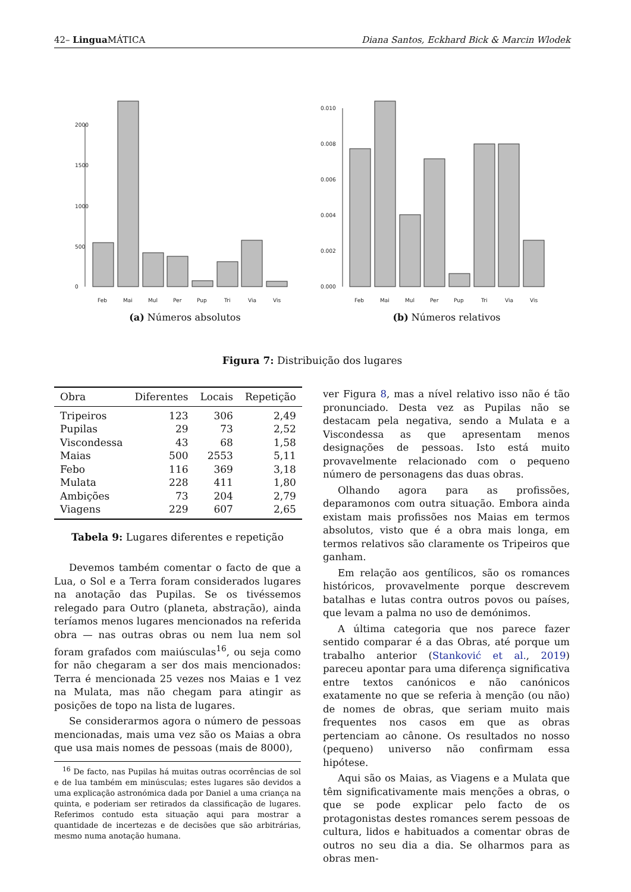42– Lingua MÁTICA Diana Santos, Eckhard Bick & Marcin Wlodek
0
500
1000
1500
2000
Feb
Mai
Mul
Per
Pup
Tri
Via
Vis
(a) Números absolutos
0.000
0.002
0.004
0.006
0.008
0.010
Feb
Mai
Mul
Per
Pup
Tri
Via
Vis
(b) Números relativos
Figura 7: Distribuição dos lugares
| Obra | Diferentes | Locais | Repetição |
| --- | --- | --- | --- |
| Tripeiros | 123 | 306 | 2,49 |
| Pupilas | 29 | 73 | 2,52 |
| Viscondessa | 43 | 68 | 1,58 |
| Maias | 500 | 2553 | 5,11 |
| Febo | 116 | 369 | 3,18 |
| Mulata | 228 | 411 | 1,80 |
| Ambições | 73 | 204 | 2,79 |
| Viagens | 229 | 607 | 2,65 |
Tabela 9: Lugares diferentes e repetição
Devemos também comentar o facto de que a Lua, o Sol e a Terra foram considerados lugares na anotação das Pupilas. Se os tivéssemos relegado para Outro (planeta, abstração), ainda teríamos menos lugares mencionados na referida obra — nas outras obras ou nem lua nem sol foram grafados com maiúsculas<sup>16</sup>, ou seja como for não chegaram a ser dos mais mencionados: Terra é mencionada 25 vezes nos Maias e 1 vez na Mulata, mas não chegam para atingir as posições de topo na lista de lugares.
Se considerarmos agora o número de pessoas mencionadas, mais uma vez são os Maias a obra que usa mais nomes de pessoas (mais de 8000),
<sup>16</sup> De facto, nas Pupilas há muitas outras ocorrências de sol e de lua também em minúsculas; estes lugares são devidos a uma explicação astronómica dada por Daniel a uma criança na quinta, e poderiam ser retirados da classificação de lugares. Referimos contudo esta situação aqui para mostrar a quantidade de incertezas e de decisões que são arbitrárias, mesmo numa anotação humana.
ver Figura 8, mas a nível relativo isso não é tão pronunciado. Desta vez as Pupilas não se destacam pela negativa, sendo a Mulata e a Viscondessa as que apresentam menos designações de pessoas. Isto está muito provavelmente relacionado com o pequeno número de personagens das duas obras.
Olhando agora para as profissões, deparamonos com outra situação. Embora ainda existam mais profissões nos Maias em termos absolutos, visto que é a obra mais longa, em termos relativos são claramente os Tripeiros que ganham.
Em relação aos gentílicos, são os romances históricos, provavelmente porque descrevem batalhas e lutas contra outros povos ou países, que levam a palma no uso de demónimos.
A última categoria que nos parece fazer sentido comparar é a das Obras, até porque um trabalho anterior (Stanković et al., 2019) pareceu apontar para uma diferença significativa entre textos canónicos e não canónicos exatamente no que se referia à menção (ou não) de nomes de obras, que seriam muito mais frequentes nos casos em que as obras pertenciam ao cânone. Os resultados no nosso (pequeno) universo não confirmam essa hipótese.
Aqui são os Maias, as Viagens e a Mulata que têm significativamente mais menções a obras, o que se pode explicar pelo facto de os protagonistas destes romances serem pessoas de cultura, lidos e habituados a comentar obras de outros no seu dia a dia. Se olharmos para as obras men-